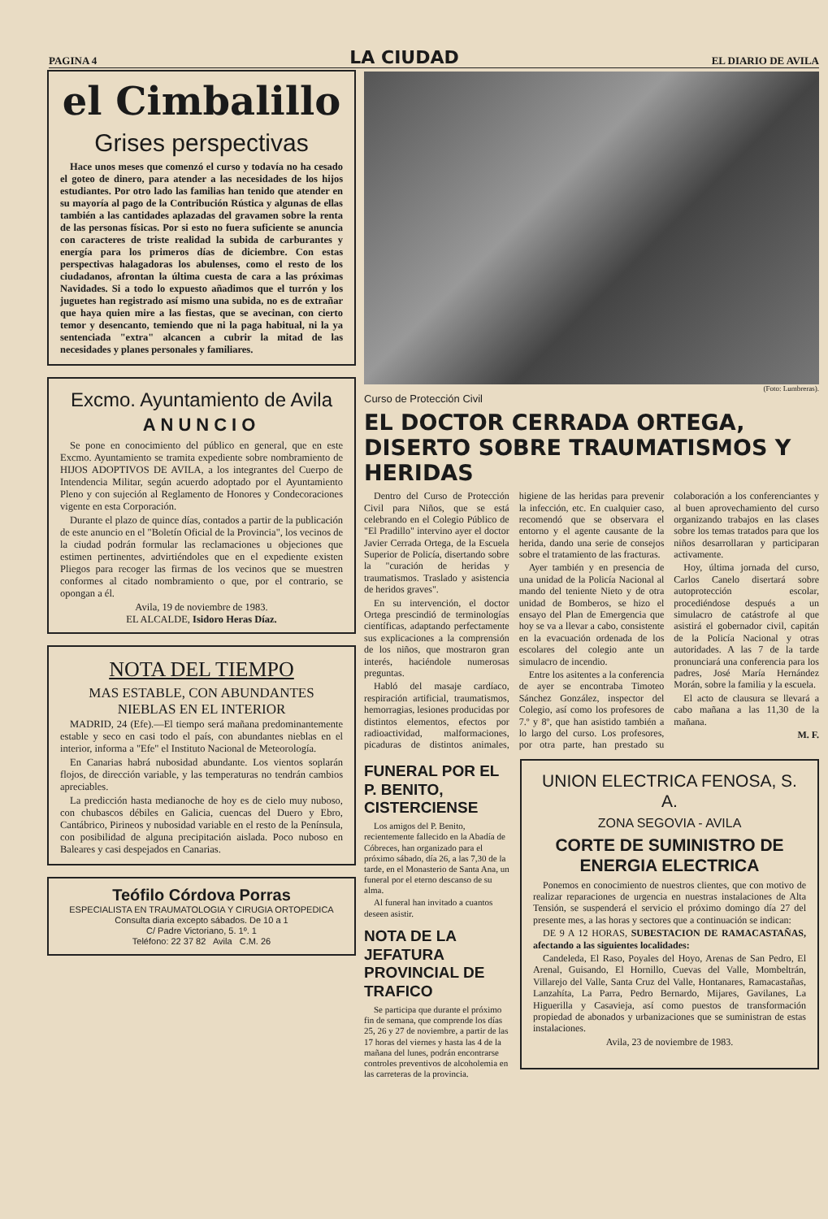PAGINA 4 LA CIUDAD EL DIARIO DE AVILA
el Cimbalillo
Grises perspectivas
Hace unos meses que comenzó el curso y todavía no ha cesado el goteo de dinero, para atender a las necesidades de los hijos estudiantes. Por otro lado las familias han tenido que atender en su mayoría al pago de la Contribución Rústica y algunas de ellas también a las cantidades aplazadas del gravamen sobre la renta de las personas físicas. Por si esto no fuera suficiente se anuncia con caracteres de triste realidad la subida de carburantes y energía para los primeros días de diciembre. Con estas perspectivas halagadoras los abulenses, como el resto de los ciudadanos, afrontan la última cuesta de cara a las próximas Navidades. Si a todo lo expuesto añadimos que el turrón y los juguetes han registrado así mismo una subida, no es de extrañar que haya quien mire a las fiestas, que se avecinan, con cierto temor y desencanto, temiendo que ni la paga habitual, ni la ya sentenciada "extra" alcancen a cubrir la mitad de las necesidades y planes personales y familiares.
Excmo. Ayuntamiento de Avila
ANUNCIO
Se pone en conocimiento del público en general, que en este Excmo. Ayuntamiento se tramita expediente sobre nombramiento de HIJOS ADOPTIVOS DE AVILA, a los integrantes del Cuerpo de Intendencia Militar, según acuerdo adoptado por el Ayuntamiento Pleno y con sujeción al Reglamento de Honores y Condecoraciones vigente en esta Corporación.
Durante el plazo de quince días, contados a partir de la publicación de este anuncio en el "Boletín Oficial de la Provincia", los vecinos de la ciudad podrán formular las reclamaciones u objeciones que estimen pertinentes, advirtiéndoles que en el expediente existen Pliegos para recoger las firmas de los vecinos que se muestren conformes al citado nombramiento o que, por el contrario, se opongan a él.
Avila, 19 de noviembre de 1983.
EL ALCALDE, Isidoro Heras Díaz.
NOTA DEL TIEMPO
MAS ESTABLE, CON ABUNDANTES NIEBLAS EN EL INTERIOR
MADRID, 24 (Efe).—El tiempo será mañana predominantemente estable y seco en casi todo el país, con abundantes nieblas en el interior, informa a "Efe" el Instituto Nacional de Meteorología.
En Canarias habrá nubosidad abundante. Los vientos soplarán flojos, de dirección variable, y las temperaturas no tendrán cambios apreciables.
La predicción hasta medianoche de hoy es de cielo muy nuboso, con chubascos débiles en Galicia, cuencas del Duero y Ebro, Cantábrico, Pirineos y nubosidad variable en el resto de la Península, con posibilidad de alguna precipitación aislada. Poco nuboso en Baleares y casi despejados en Canarias.
Teófilo Córdova Porras
ESPECIALISTA EN TRAUMATOLOGIA Y CIRUGIA ORTOPEDICA
Consulta diaria excepto sábados. De 10 a 1
C/ Padre Victoriano, 5. 1º. 1
Teléfono: 22 37 82 Avila C.M. 26
(Foto: Lumbreras).
Curso de Protección Civil
EL DOCTOR CERRADA ORTEGA, DISERTO SOBRE TRAUMATISMOS Y HERIDAS
Dentro del Curso de Protección Civil para Niños, que se está celebrando en el Colegio Público de "El Pradillo" intervino ayer el doctor Javier Cerrada Ortega, de la Escuela Superior de Policía, disertando sobre la "curación de heridas y traumatismos. Traslado y asistencia de heridos graves".
En su intervención, el doctor Ortega prescindió de terminologías científicas, adaptando perfectamente sus explicaciones a la comprensión de los niños, que mostraron gran interés, haciéndole numerosas preguntas.
Habló del masaje cardíaco, respiración artificial, traumatismos, hemorragias, lesiones producidas por distintos elementos, efectos por radioactividad, malformaciones, picaduras de distintos animales, higiene de las heridas para prevenir la infección, etc. En cualquier caso, recomendó que se observara el entorno y el agente causante de la herida, dando una serie de consejos sobre el tratamiento de las fracturas.
Ayer también y en presencia de una unidad de la Policía Nacional al mando del teniente Nieto y de otra unidad de Bomberos, se hizo el ensayo del Plan de Emergencia que hoy se va a llevar a cabo, consistente en la evacuación ordenada de los escolares del colegio ante un simulacro de incendio.
Entre los asitentes a la conferencia de ayer se encontraba Timoteo Sánchez González, inspector del Colegio, así como los profesores de 7.º y 8º, que han asistido también a lo largo del curso. Los profesores, por otra parte, han prestado su colaboración a los conferenciantes y al buen aprovechamiento del curso organizando trabajos en las clases sobre los temas tratados para que los niños desarrollaran y participaran activamente.
Hoy, última jornada del curso, Carlos Canelo disertará sobre autoprotección escolar, procediéndose después a un simulacro de catástrofe al que asistirá el gobernador civil, capitán de la Policía Nacional y otras autoridades. A las 7 de la tarde pronunciará una conferencia para los padres, José María Hernández Morán, sobre la familia y la escuela.
El acto de clausura se llevará a cabo mañana a las 11,30 de la mañana.
M. F.
FUNERAL POR EL P. BENITO, CISTERCIENSE
Los amigos del P. Benito, recientemente fallecido en la Abadía de Cóbreces, han organizado para el próximo sábado, día 26, a las 7,30 de la tarde, en el Monasterio de Santa Ana, un funeral por el eterno descanso de su alma.
Al funeral han invitado a cuantos deseen asistir.
NOTA DE LA JEFATURA PROVINCIAL DE TRAFICO
Se participa que durante el próximo fin de semana, que comprende los días 25, 26 y 27 de noviembre, a partir de las 17 horas del viernes y hasta las 4 de la mañana del lunes, podrán encontrarse controles preventivos de alcoholemia en las carreteras de la provincia.
UNION ELECTRICA FENOSA, S. A.
ZONA SEGOVIA - AVILA
CORTE DE SUMINISTRO DE ENERGIA ELECTRICA
Ponemos en conocimiento de nuestros clientes, que con motivo de realizar reparaciones de urgencia en nuestras instalaciones de Alta Tensión, se suspenderá el servicio el próximo domingo día 27 del presente mes, a las horas y sectores que a continuación se indican:
DE 9 A 12 HORAS, SUBESTACION DE RAMACASTAÑAS, afectando a las siguientes localidades:
Candeleda, El Raso, Poyales del Hoyo, Arenas de San Pedro, El Arenal, Guisando, El Hornillo, Cuevas del Valle, Mombeltrán, Villarejo del Valle, Santa Cruz del Valle, Hontanares, Ramacastañas, Lanzahíta, La Parra, Pedro Bernardo, Mijares, Gavilanes, La Higuerilla y Casavieja, así como puestos de transformación propiedad de abonados y urbanizaciones que se suministran de estas instalaciones.
Avila, 23 de noviembre de 1983.